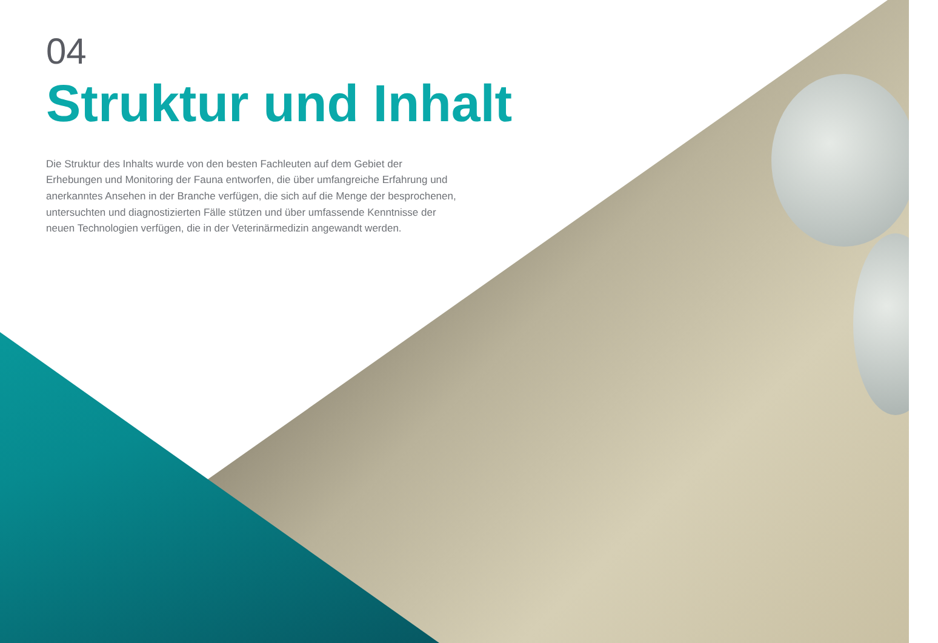04
Struktur und Inhalt
Die Struktur des Inhalts wurde von den besten Fachleuten auf dem Gebiet der Erhebungen und Monitoring der Fauna entworfen, die über umfangreiche Erfahrung und anerkanntes Ansehen in der Branche verfügen, die sich auf die Menge der besprochenen, untersuchten und diagnostizierten Fälle stützen und über umfassende Kenntnisse der neuen Technologien verfügen, die in der Veterinärmedizin angewandt werden.